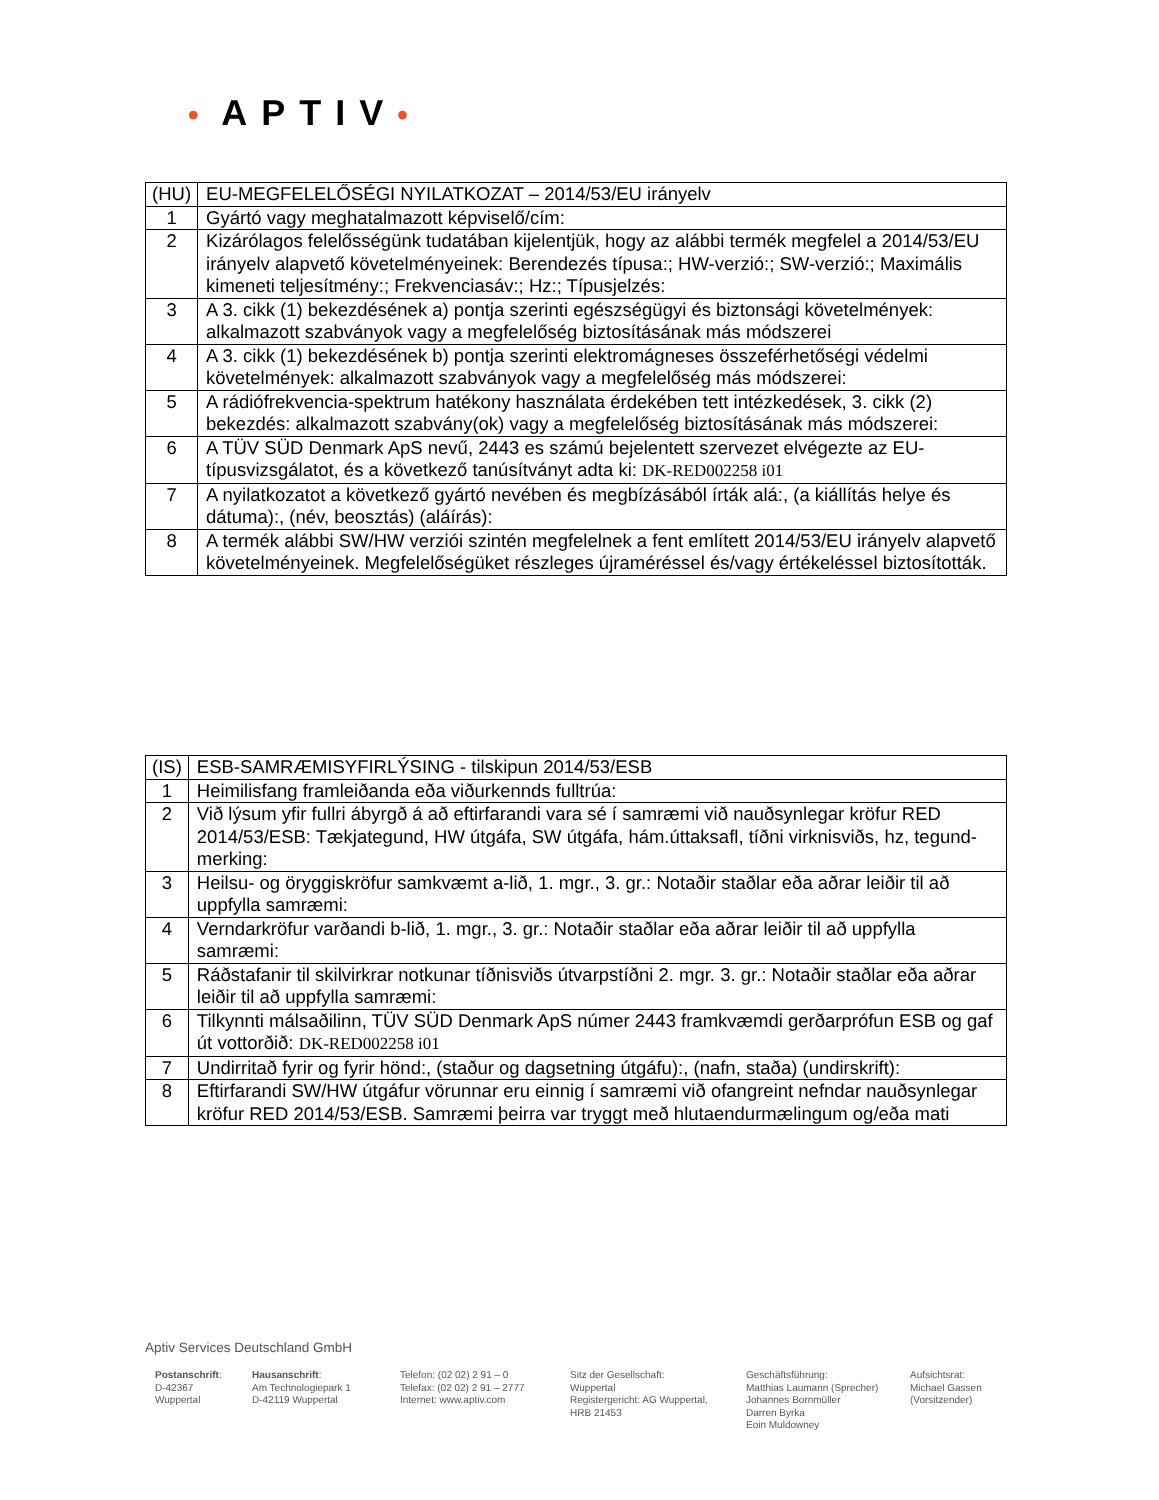• APTIV•
| (HU) | EU-MEGFELELŐSÉGI NYILATKOZAT – 2014/53/EU irányelv |
| 1 | Gyártó vagy meghatalmazott képviselő/cím: |
| 2 | Kizárólagos felelősségünk tudatában kijelentjük, hogy az alábbi termék megfelel a 2014/53/EU irányelv alapvető követelményeinek: Berendezés típusa:; HW-verzió:; SW-verzió:; Maximális kimeneti teljesítmény:; Frekvenciasáv:; Hz:; Típusjelzés: |
| 3 | A 3. cikk (1) bekezdésének a) pontja szerinti egészségügyi és biztonsági követelmények: alkalmazott szabványok vagy a megfelelőség biztosításának más módszerei |
| 4 | A 3. cikk (1) bekezdésének b) pontja szerinti elektromágneses összeférhetőségi védelmi követelmények: alkalmazott szabványok vagy a megfelelőség más módszerei: |
| 5 | A rádiófrekvencia-spektrum hatékony használata érdekében tett intézkedések, 3. cikk (2) bekezdés: alkalmazott szabvány(ok) vagy a megfelelőség biztosításának más módszerei: |
| 6 | A TÜV SÜD Denmark ApS nevű, 2443 es számú bejelentett szervezet elvégezte az EU-típusvizsgálatot, és a következő tanúsítványt adta ki: DK-RED002258 i01 |
| 7 | A nyilatkozatot a következő gyártó nevében és megbízásából írták alá:, (a kiállítás helye és dátuma):, (név, beosztás) (aláírás): |
| 8 | A termék alábbi SW/HW verziói szintén megfelelnek a fent említett 2014/53/EU irányelv alapvető követelményeinek. Megfelelőségüket részleges újraméréssel és/vagy értékeléssel biztosították. |
| (IS) | ESB-SAMRÆMISYFIRLÝSING - tilskipun 2014/53/ESB |
| 1 | Heimilisfang framleiðanda eða viðurkennds fulltrúa: |
| 2 | Við lýsum yfir fullri ábyrgð á að eftirfarandi vara sé í samræmi við nauðsynlegar kröfur RED 2014/53/ESB: Tækjategund, HW útgáfa, SW útgáfa, hám.úttaksafl, tíðni virknisviðs, hz, tegund-merking: |
| 3 | Heilsu- og öryggiskröfur samkvæmt a-lið, 1. mgr., 3. gr.: Notaðir staðlar eða aðrar leiðir til að uppfylla samræmi: |
| 4 | Verndarkröfur varðandi b-lið, 1. mgr., 3. gr.: Notaðir staðlar eða aðrar leiðir til að uppfylla samræmi: |
| 5 | Ráðstafanir til skilvirkrar notkunar tíðnisviðs útvarpstíðni 2. mgr. 3. gr.: Notaðir staðlar eða aðrar leiðir til að uppfylla samræmi: |
| 6 | Tilkynnti málsaðilinn, TÜV SÜD Denmark ApS númer 2443 framkvæmdi gerðarprófun ESB og gaf út vottorðið: DK-RED002258 i01 |
| 7 | Undirritað fyrir og fyrir hönd:, (staður og dagsetning útgáfu):, (nafn, staða) (undirskrift): |
| 8 | Eftirfarandi SW/HW útgáfur vörunnar eru einnig í samræmi við ofangreint nefndar nauðsynlegar kröfur RED 2014/53/ESB. Samræmi þeirra var tryggt með hlutaendurmælingum og/eða mati |
Aptiv Services Deutschland GmbH
Postanschrift:
D-42367
Wuppertal
Hausanschrift:
Am Technologiepark 1
D-42119 Wuppertal
Telefon: (02 02) 2 91 – 0
Telefax: (02 02) 2 91 – 2777
Internet: www.aptiv.com
Sitz der Gesellschaft:
Wuppertal
Registergericht: AG Wuppertal,
HRB 21453
Geschäftsführung:
Matthias Laumann (Sprecher)
Johannes Bornmüller
Darren Byrka
Eoin Muldowney
Aufsichtsrat:
Michael Gassen
(Vorsitzender)